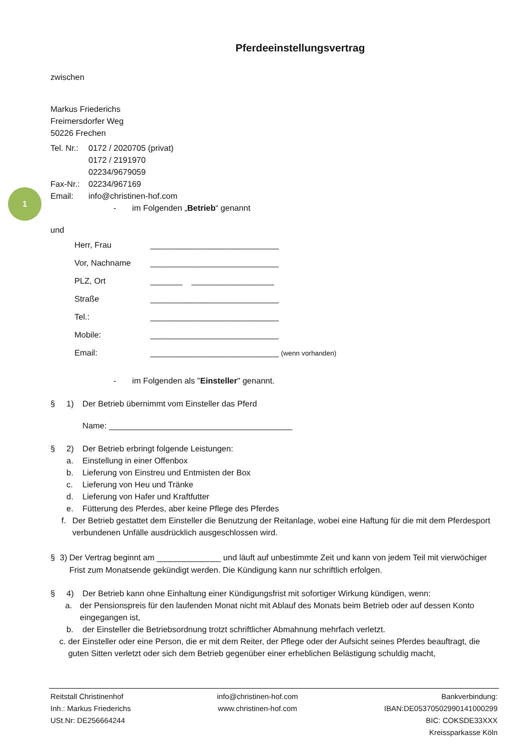1
Pferdeeinstellungsvertrag
zwischen
Markus Friederichs
Freimersdorfer Weg
50226 Frechen
Tel. Nr.: 0172 / 2020705 (privat)
0172 / 2191970
02234/9679059
Fax-Nr.: 02234/967169
Email: info@christinen-hof.com
- im Folgenden „Betrieb“ genannt
und
Herr, Frau ____________________________
Vor, Nachname ____________________________
PLZ, Ort _______ __________________
Straße ____________________________
Tel.: ____________________________
Mobile: ____________________________
Email: ____________________________ (wenn vorhanden)
- im Folgenden als "Einsteller" genannt.
§ 1) Der Betrieb übernimmt vom Einsteller das Pferd
Name: ________________________________________
§ 2) Der Betrieb erbringt folgende Leistungen:
a. Einstellung in einer Offenbox
b. Lieferung von Einstreu und Entmisten der Box
c. Lieferung von Heu und Tränke
d. Lieferung von Hafer und Kraftfutter
e. Fütterung des Pferdes, aber keine Pflege des Pferdes
f. Der Betrieb gestattet dem Einsteller die Benutzung der Reitanlage, wobei eine Haftung für die mit dem Pferdesport verbundenen Unfälle ausdrücklich ausgeschlossen wird.
§ 3) Der Vertrag beginnt am ______________ und läuft auf unbestimmte Zeit und kann von jedem Teil mit vierwöchiger Frist zum Monatsende gekündigt werden. Die Kündigung kann nur schriftlich erfolgen.
§ 4) Der Betrieb kann ohne Einhaltung einer Kündigungsfrist mit sofortiger Wirkung kündigen, wenn:
a. der Pensionspreis für den laufenden Monat nicht mit Ablauf des Monats beim Betrieb oder auf dessen Konto eingegangen ist,
b. der Einsteller die Betriebsordnung trotzt schriftlicher Abmahnung mehrfach verletzt.
c. der Einsteller oder eine Person, die er mit dem Reiter, der Pflege oder der Aufsicht seines Pferdes beauftragt, die guten Sitten verletzt oder sich dem Betrieb gegenüber einer erheblichen Belästigung schuldig macht,
Reitstall Christinenhof
Inh.: Markus Friederichs
USt.Nr: DE256664244
info@christinen-hof.com
www.christinen-hof.com
Bankverbindung:
IBAN:DE05370502990141000299
BIC: COKSDE33XXX
Kreissparkasse Köln